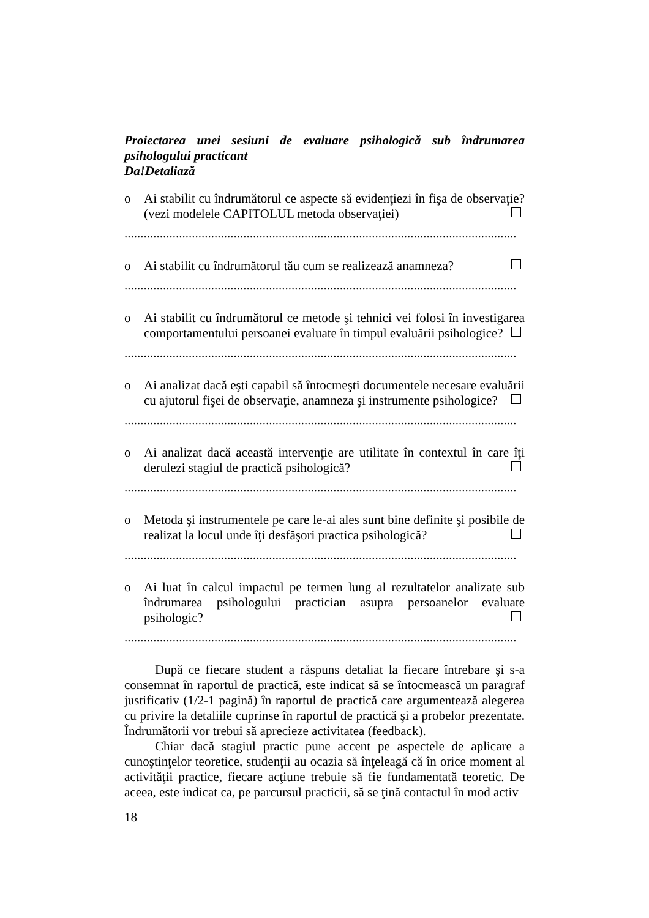Proiectarea unei sesiuni de evaluare psihologică sub îndrumarea psihologului practicant
Da!Detaliază
o Ai stabilit cu îndrumătorul ce aspecte să evidenţiezi în fişa de observaţie? (vezi modelele CAPITOLUL metoda observaţiei)
..........................................................................................................................
o Ai stabilit cu îndrumătorul tău cum se realizează anamneza?
..........................................................................................................................
o Ai stabilit cu îndrumătorul ce metode şi tehnici vei folosi în investigarea comportamentului persoanei evaluate în timpul evaluării psihologice?
..........................................................................................................................
o Ai analizat dacă eşti capabil să întocmeşti documentele necesare evaluării cu ajutorul fişei de observaţie, anamneza şi instrumente psihologice?
..........................................................................................................................
o Ai analizat dacă această intervenţie are utilitate în contextul în care îţi derulezi stagiul de practică psihologică?
..........................................................................................................................
o Metoda şi instrumentele pe care le-ai ales sunt bine definite şi posibile de realizat la locul unde îţi desfăşori practica psihologică?
..........................................................................................................................
o Ai luat în calcul impactul pe termen lung al rezultatelor analizate sub îndrumarea psihologului practician asupra persoanelor evaluate psihologic?
..........................................................................................................................
După ce fiecare student a răspuns detaliat la fiecare întrebare şi s-a consemnat în raportul de practică, este indicat să se întocmească un paragraf justificativ (1/2-1 pagină) în raportul de practică care argumentează alegerea cu privire la detaliile cuprinse în raportul de practică şi a probelor prezentate. Îndrumătorii vor trebui să aprecieze activitatea (feedback).
Chiar dacă stagiul practic pune accent pe aspectele de aplicare a cunoştinţelor teoretice, studenţii au ocazia să înţeleagă că în orice moment al activităţii practice, fiecare acţiune trebuie să fie fundamentată teoretic. De aceea, este indicat ca, pe parcursul practicii, să se ţină contactul în mod activ
18